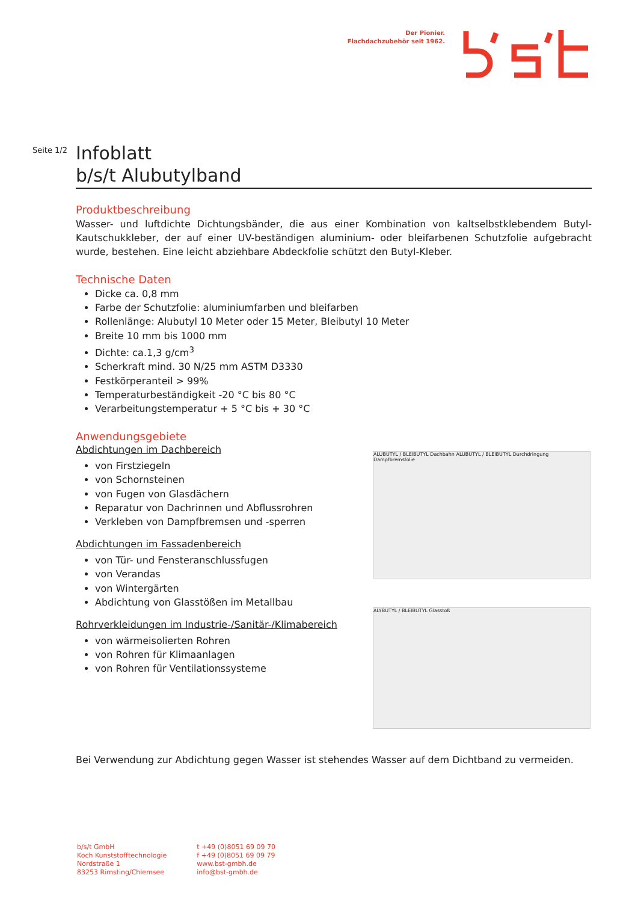Der Pionier.
Flachdachzubehör seit 1962.
Seite 1/2
Infoblatt
b/s/t Alubutylband
Produktbeschreibung
Wasser- und luftdichte Dichtungsbänder, die aus einer Kombination von kaltselbstklebendem Butyl-Kautschukkleber, der auf einer UV-beständigen aluminium- oder bleifarbenen Schutzfolie aufgebracht wurde, bestehen. Eine leicht abziehbare Abdeckfolie schützt den Butyl-Kleber.
Technische Daten
Dicke ca. 0,8 mm
Farbe der Schutzfolie: aluminiumfarben und bleifarben
Rollenlänge: Alubutyl 10 Meter oder 15 Meter, Bleibutyl 10 Meter
Breite 10 mm bis 1000 mm
Dichte: ca.1,3 g/cm<sup>3</sup>
Scherkraft mind. 30 N/25 mm ASTM D3330
Festkörperanteil > 99%
Temperaturbeständigkeit -20 °C bis 80 °C
Verarbeitungstemperatur + 5 °C bis + 30 °C
Anwendungsgebiete
Abdichtungen im Dachbereich
von Firstziegeln
von Schornsteinen
von Fugen von Glasdächern
Reparatur von Dachrinnen und Abflussrohren
Verkleben von Dampfbremsen und -sperren
Abdichtungen im Fassadenbereich
von Tür- und Fensteranschlussfugen
von Verandas
von Wintergärten
Abdichtung von Glasstößen im Metallbau
Rohrverkleidungen im Industrie-/Sanitär-/Klimabereich
von wärmeisolierten Rohren
von Rohren für Klimaanlagen
von Rohren für Ventilationssysteme
Bei Verwendung zur Abdichtung gegen Wasser ist stehendes Wasser auf dem Dichtband zu vermeiden.
ALUBUTYL / BLEIBUTYL Dachbahn ALUBUTYL / BLEIBUTYL Durchdringung Dampfbremsfolie
ALYBUTYL / BLEIBUTYL Glasstoß
b/s/t GmbH
Koch Kunststofftechnologie
Nordstraße 1
83253 Rimsting/Chiemsee
t +49 (0)8051 69 09 70
f +49 (0)8051 69 09 79
www.bst-gmbh.de
info@bst-gmbh.de